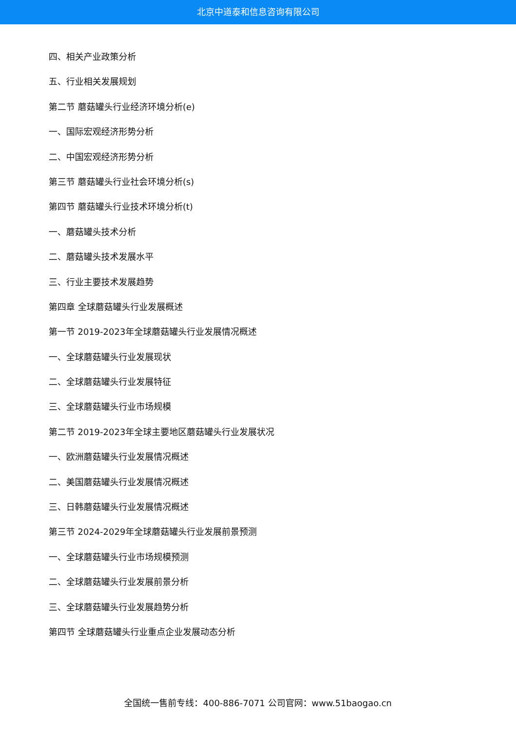北京中道泰和信息咨询有限公司
四、相关产业政策分析
五、行业相关发展规划
第二节 蘑菇罐头行业经济环境分析(e)
一、国际宏观经济形势分析
二、中国宏观经济形势分析
第三节 蘑菇罐头行业社会环境分析(s)
第四节 蘑菇罐头行业技术环境分析(t)
一、蘑菇罐头技术分析
二、蘑菇罐头技术发展水平
三、行业主要技术发展趋势
第四章 全球蘑菇罐头行业发展概述
第一节 2019-2023年全球蘑菇罐头行业发展情况概述
一、全球蘑菇罐头行业发展现状
二、全球蘑菇罐头行业发展特征
三、全球蘑菇罐头行业市场规模
第二节 2019-2023年全球主要地区蘑菇罐头行业发展状况
一、欧洲蘑菇罐头行业发展情况概述
二、美国蘑菇罐头行业发展情况概述
三、日韩蘑菇罐头行业发展情况概述
第三节 2024-2029年全球蘑菇罐头行业发展前景预测
一、全球蘑菇罐头行业市场规模预测
二、全球蘑菇罐头行业发展前景分析
三、全球蘑菇罐头行业发展趋势分析
第四节 全球蘑菇罐头行业重点企业发展动态分析
全国统一售前专线：400-886-7071 公司官网：www.51baogao.cn